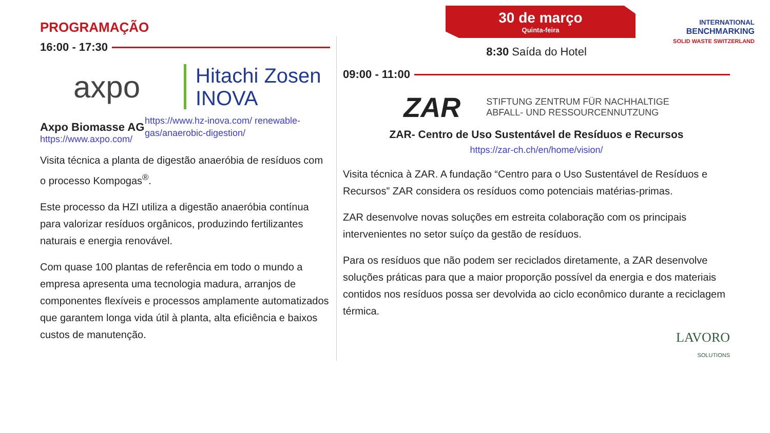PROGRAMAÇÃO
INTERNATIONAL
BENCHMARKING
SOLID WASTE SWITZERLAND
16:00 - 17:30
axpo
Hitachi Zosen
INOVA
Axpo Biomasse AG
https://www.axpo.com/
https://www.hz-inova.com/ renewable-gas/anaerobic-digestion/
Visita técnica a planta de digestão anaeróbia de resíduos com o processo Kompogas<sup>®</sup>.
Este processo da HZI utiliza a digestão anaeróbia contínua para valorizar resíduos orgânicos, produzindo fertilizantes naturais e energia renovável.
Com quase 100 plantas de referência em todo o mundo a empresa apresenta uma tecnologia madura, arranjos de componentes flexíveis e processos amplamente automatizados que garantem longa vida útil à planta, alta eficiência e baixos custos de manutenção.
30 de março
Quinta-feira
8:30 Saída do Hotel
09:00 - 11:00
ZAR
STIFTUNG ZENTRUM FÜR NACHHALTIGE
ABFALL- UND RESSOURCENNUTZUNG
ZAR- Centro de Uso Sustentável de Resíduos e Recursos
https://zar-ch.ch/en/home/vision/
Visita técnica à ZAR. A fundação “Centro para o Uso Sustentável de Resíduos e Recursos” ZAR considera os resíduos como potenciais matérias-primas.
ZAR desenvolve novas soluções em estreita colaboração com os principais intervenientes no setor suíço da gestão de resíduos.
Para os resíduos que não podem ser reciclados diretamente, a ZAR desenvolve soluções práticas para que a maior proporção possível da energia e dos materiais contidos nos resíduos possa ser devolvida ao ciclo econômico durante a reciclagem térmica.
LAVORO
SOLUTIONS